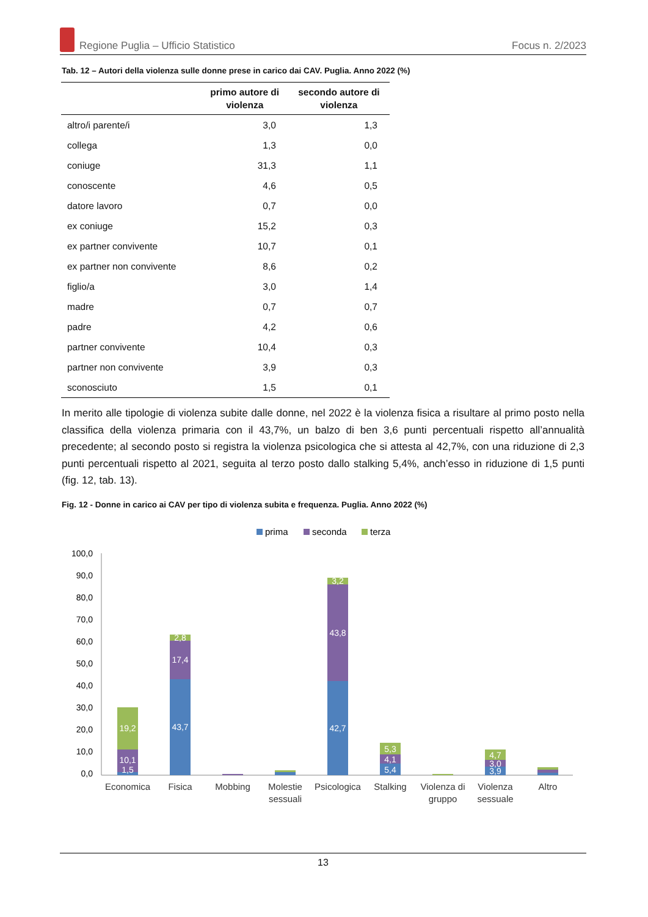Regione Puglia – Ufficio Statistico Focus n. 2/2023
Tab. 12 – Autori della violenza sulle donne prese in carico dai CAV. Puglia. Anno 2022 (%)
| | primo autore di violenza | secondo autore di violenza |
| --- | --- | --- |
| altro/i parente/i | 3,0 | 1,3 |
| collega | 1,3 | 0,0 |
| coniuge | 31,3 | 1,1 |
| conoscente | 4,6 | 0,5 |
| datore lavoro | 0,7 | 0,0 |
| ex coniuge | 15,2 | 0,3 |
| ex partner convivente | 10,7 | 0,1 |
| ex partner non convivente | 8,6 | 0,2 |
| figlio/a | 3,0 | 1,4 |
| madre | 0,7 | 0,7 |
| padre | 4,2 | 0,6 |
| partner convivente | 10,4 | 0,3 |
| partner non convivente | 3,9 | 0,3 |
| sconosciuto | 1,5 | 0,1 |
In merito alle tipologie di violenza subite dalle donne, nel 2022 è la violenza fisica a risultare al primo posto nella classifica della violenza primaria con il 43,7%, un balzo di ben 3,6 punti percentuali rispetto all’annualità precedente; al secondo posto si registra la violenza psicologica che si attesta al 42,7%, con una riduzione di 2,3 punti percentuali rispetto al 2021, seguita al terzo posto dallo stalking 5,4%, anch’esso in riduzione di 1,5 punti (fig. 12, tab. 13).
Fig. 12 - Donne in carico ai CAV per tipo di violenza subita e frequenza. Puglia. Anno 2022 (%)
prima
seconda
terza
100,0
90,0
80,0
70,0
60,0
50,0
40,0
30,0
20,0
10,0
0,0
1,5
10,1
19,2
43,7
17,4
2,8
42,7
43,8
3,2
5,4
4,1
5,3
3,9
3,0
4,7
Economica
Fisica
Mobbing
Molestie
sessuali
Psicologica
Stalking
Violenza di
gruppo
Violenza
sessuale
Altro
13